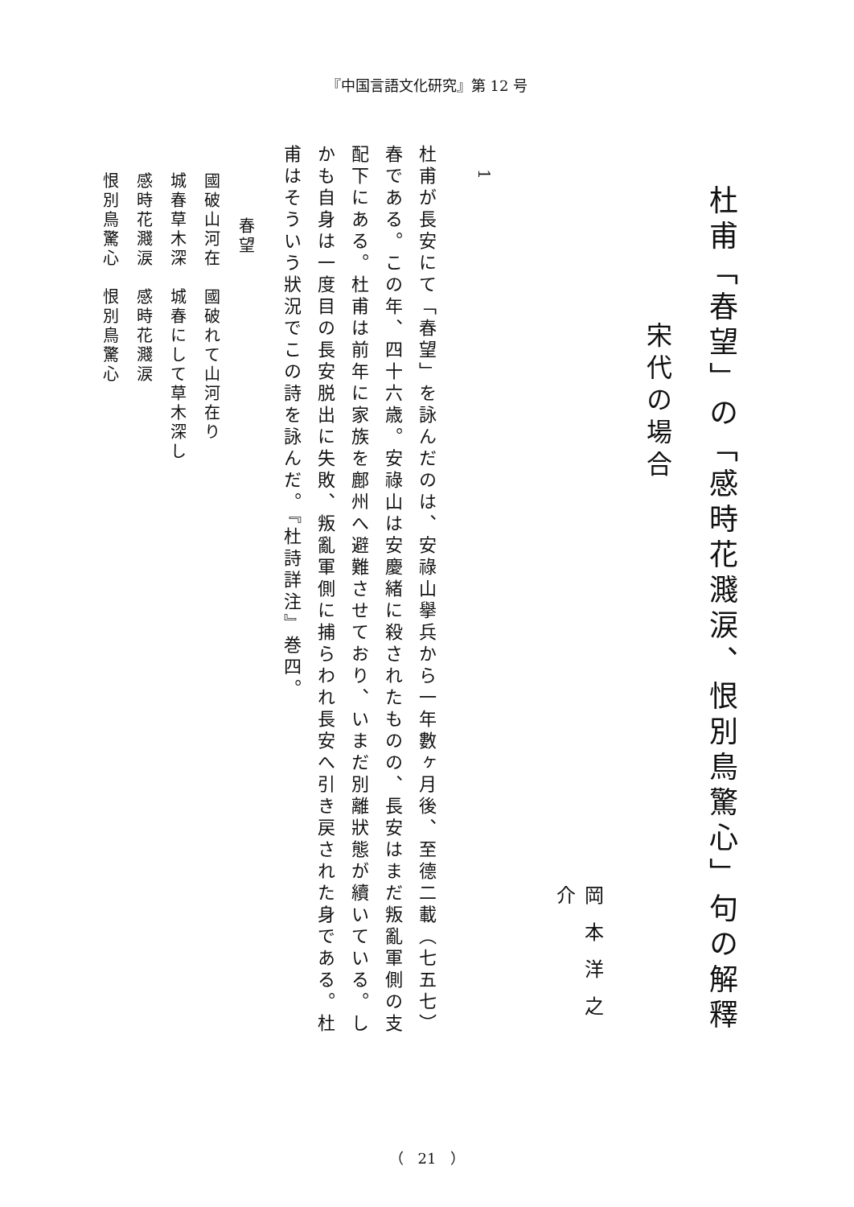『中国言語文化研究』第 12 号
杜甫「春望」の「感時花濺涙、恨別鳥驚心」句の解釋
宋代の場合
岡本洋之介
1
杜甫が長安にて「春望」を詠んだのは、安祿山擧兵から一年數ヶ月後、至德二載（七五七）春である。この年、四十六歳。安祿山は安慶緒に殺されたものの、長安はまだ叛亂軍側の支配下にある。杜甫は前年に家族を鄜州へ避難させており、いまだ別離狀態が續いている。しかも自身は一度目の長安脱出に失敗、叛亂軍側に捕らわれ長安へ引き戻された身である。杜甫はそういう狀況でこの詩を詠んだ。『杜詩詳注』巻四。
春望
國破山河在　國破れて山河在り
城春草木深　城春にして草木深し
感時花濺涙　感時花濺涙
恨別鳥驚心　恨別鳥驚心
（　21　）